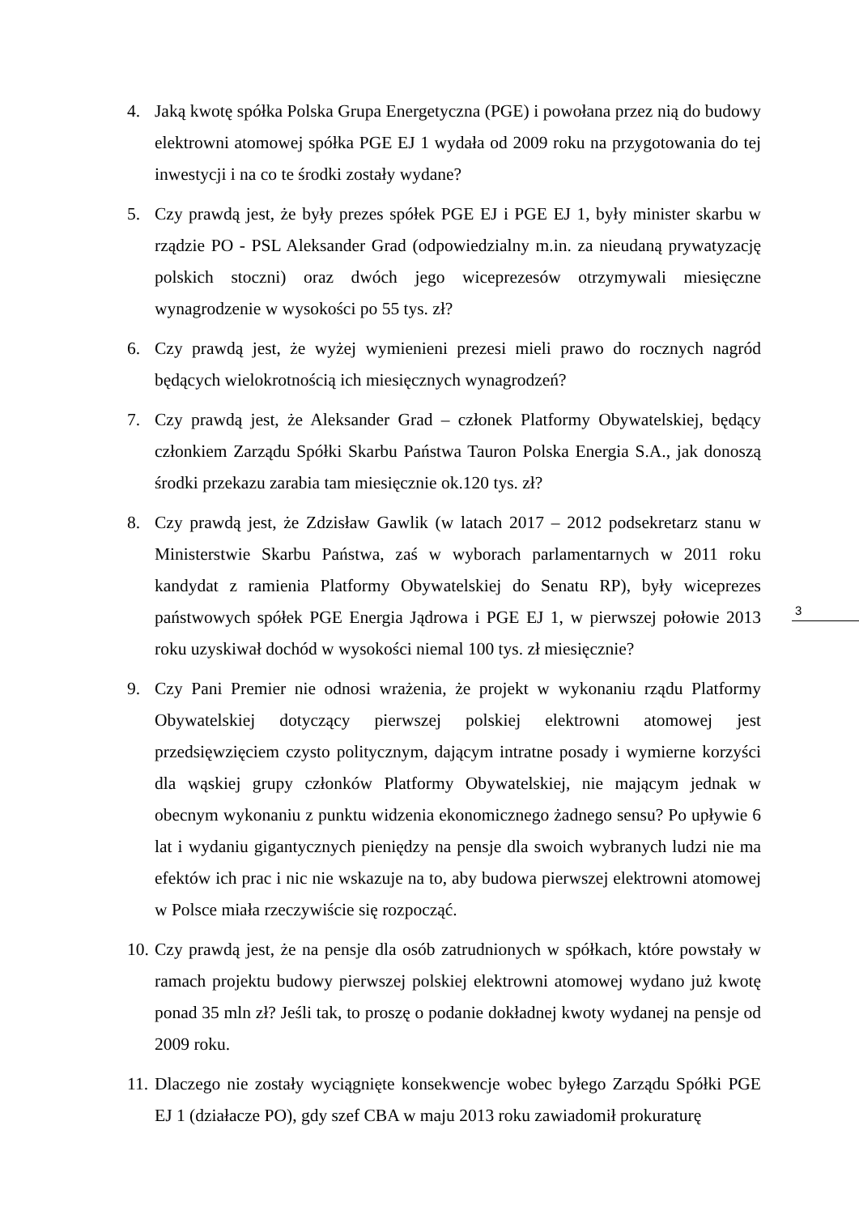4. Jaką kwotę spółka Polska Grupa Energetyczna (PGE) i powołana przez nią do budowy elektrowni atomowej spółka PGE EJ 1 wydała od 2009 roku na przygotowania do tej inwestycji i na co te środki zostały wydane?
5. Czy prawdą jest, że były prezes spółek PGE EJ i PGE EJ 1, były minister skarbu w rządzie PO - PSL Aleksander Grad (odpowiedzialny m.in. za nieudaną prywatyzację polskich stoczni) oraz dwóch jego wiceprezesów otrzymywali miesięczne wynagrodzenie w wysokości po 55 tys. zł?
6. Czy prawdą jest, że wyżej wymienieni prezesi mieli prawo do rocznych nagród będących wielokrotnością ich miesięcznych wynagrodzeń?
7. Czy prawdą jest, że Aleksander Grad – członek Platformy Obywatelskiej, będący członkiem Zarządu Spółki Skarbu Państwa Tauron Polska Energia S.A., jak donoszą środki przekazu zarabia tam miesięcznie ok.120 tys. zł?
8. Czy prawdą jest, że Zdzisław Gawlik (w latach 2017 – 2012 podsekretarz stanu w Ministerstwie Skarbu Państwa, zaś w wyborach parlamentarnych w 2011 roku kandydat z ramienia Platformy Obywatelskiej do Senatu RP), były wiceprezes państwowych spółek PGE Energia Jądrowa i PGE EJ 1, w pierwszej połowie 2013 roku uzyskiwał dochód w wysokości niemal 100 tys. zł miesięcznie?
9. Czy Pani Premier nie odnosi wrażenia, że projekt w wykonaniu rządu Platformy Obywatelskiej dotyczący pierwszej polskiej elektrowni atomowej jest przedsięwzięciem czysto politycznym, dającym intratne posady i wymierne korzyści dla wąskiej grupy członków Platformy Obywatelskiej, nie mającym jednak w obecnym wykonaniu z punktu widzenia ekonomicznego żadnego sensu? Po upływie 6 lat i wydaniu gigantycznych pieniędzy na pensje dla swoich wybranych ludzi nie ma efektów ich prac i nic nie wskazuje na to, aby budowa pierwszej elektrowni atomowej w Polsce miała rzeczywiście się rozpocząć.
10. Czy prawdą jest, że na pensje dla osób zatrudnionych w spółkach, które powstały w ramach projektu budowy pierwszej polskiej elektrowni atomowej wydano już kwotę ponad 35 mln zł? Jeśli tak, to proszę o podanie dokładnej kwoty wydanej na pensje od 2009 roku.
11. Dlaczego nie zostały wyciągnięte konsekwencje wobec byłego Zarządu Spółki PGE EJ 1 (działacze PO), gdy szef CBA w maju 2013 roku zawiadomił prokuraturę
3